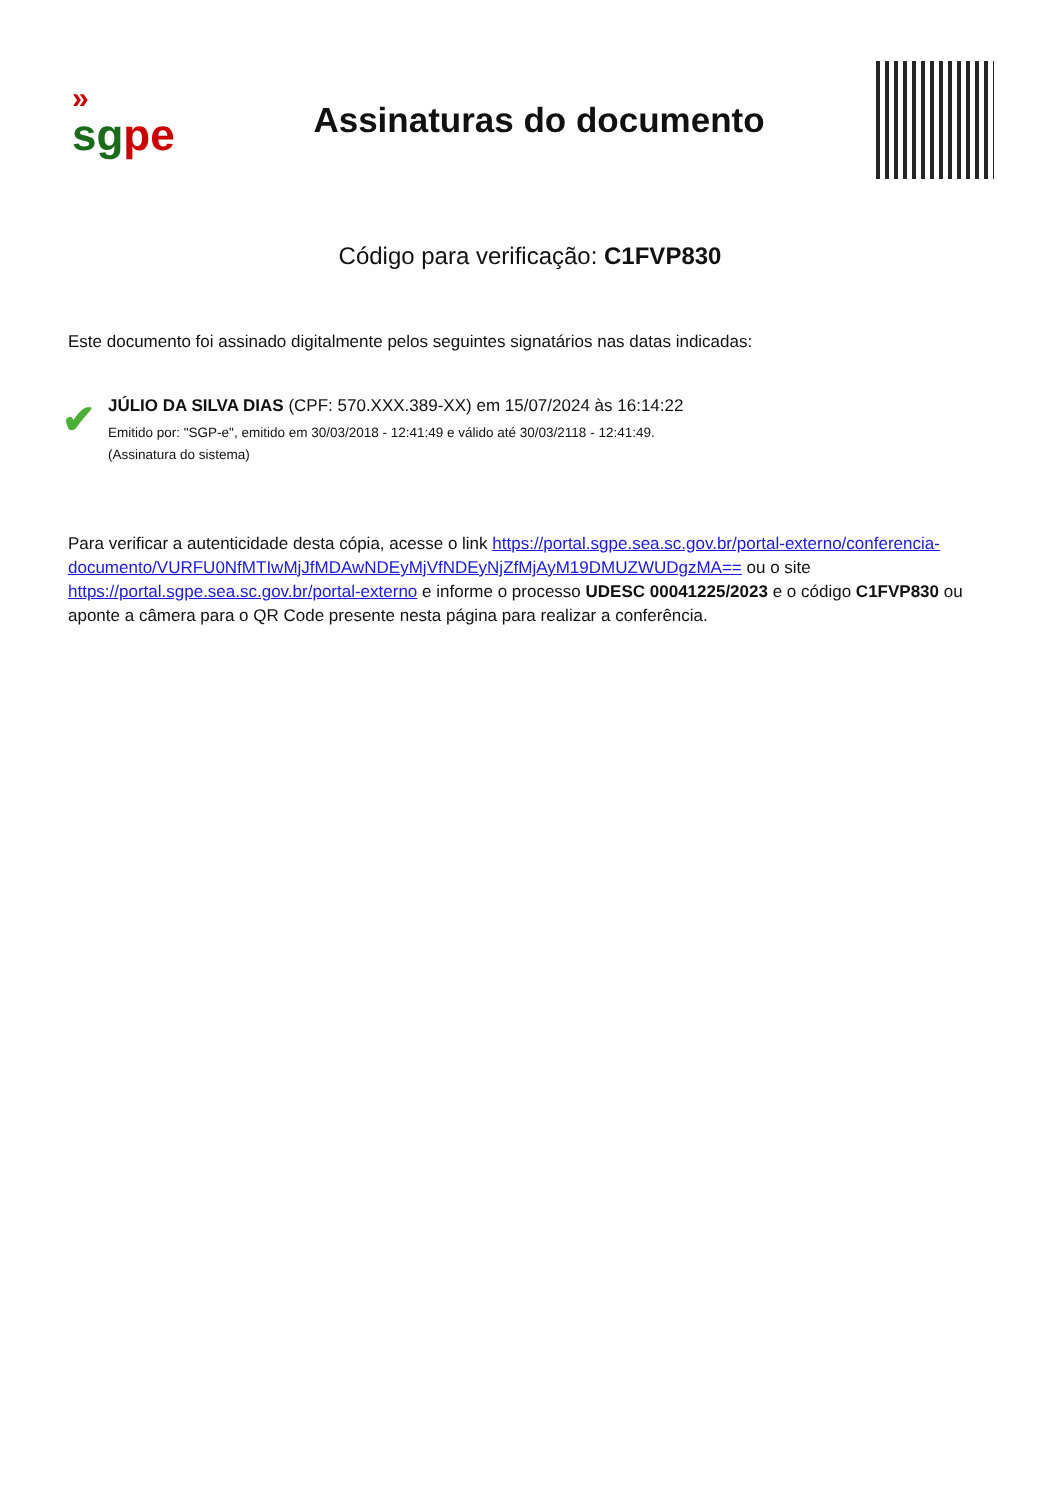»
sg pe
Assinaturas do documento
Código para verificação: C1FVP830
Este documento foi assinado digitalmente pelos seguintes signatários nas datas indicadas:
✔
JÚLIO DA SILVA DIAS (CPF: 570.XXX.389-XX) em 15/07/2024 às 16:14:22
Emitido por: "SGP-e", emitido em 30/03/2018 - 12:41:49 e válido até 30/03/2118 - 12:41:49.
(Assinatura do sistema)
Para verificar a autenticidade desta cópia, acesse o link https://portal.sgpe.sea.sc.gov.br/portal-externo/conferencia-documento/VURFU0NfMTIwMjJfMDAwNDEyMjVfNDEyNjZfMjAyM19DMUZWUDgzMA== ou o site https://portal.sgpe.sea.sc.gov.br/portal-externo e informe o processo UDESC 00041225/2023 e o código C1FVP830 ou aponte a câmera para o QR Code presente nesta página para realizar a conferência.